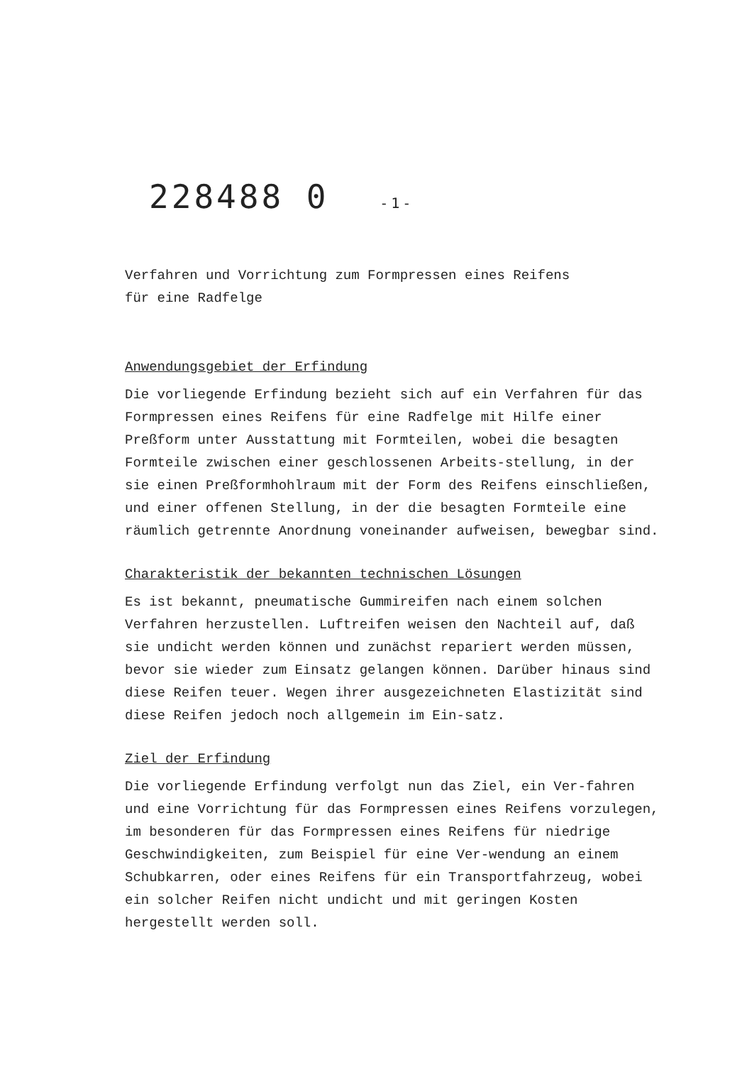228488 0 -1-
Verfahren und Vorrichtung zum Formpressen eines Reifens
für eine Radfelge
Anwendungsgebiet der Erfindung
Die vorliegende Erfindung bezieht sich auf ein Verfahren für das Formpressen eines Reifens für eine Radfelge mit Hilfe einer Preßform unter Ausstattung mit Formteilen, wobei die besagten Formteile zwischen einer geschlossenen Arbeits-stellung, in der sie einen Preßformhohlraum mit der Form des Reifens einschließen, und einer offenen Stellung, in der die besagten Formteile eine räumlich getrennte Anordnung voneinander aufweisen, bewegbar sind.
Charakteristik der bekannten technischen Lösungen
Es ist bekannt, pneumatische Gummireifen nach einem solchen Verfahren herzustellen. Luftreifen weisen den Nachteil auf, daß sie undicht werden können und zunächst repariert werden müssen, bevor sie wieder zum Einsatz gelangen können. Darüber hinaus sind diese Reifen teuer. Wegen ihrer ausgezeichneten Elastizität sind diese Reifen jedoch noch allgemein im Ein-satz.
Ziel der Erfindung
Die vorliegende Erfindung verfolgt nun das Ziel, ein Ver-fahren und eine Vorrichtung für das Formpressen eines Reifens vorzulegen, im besonderen für das Formpressen eines Reifens für niedrige Geschwindigkeiten, zum Beispiel für eine Ver-wendung an einem Schubkarren, oder eines Reifens für ein Transportfahrzeug, wobei ein solcher Reifen nicht undicht und mit geringen Kosten hergestellt werden soll.